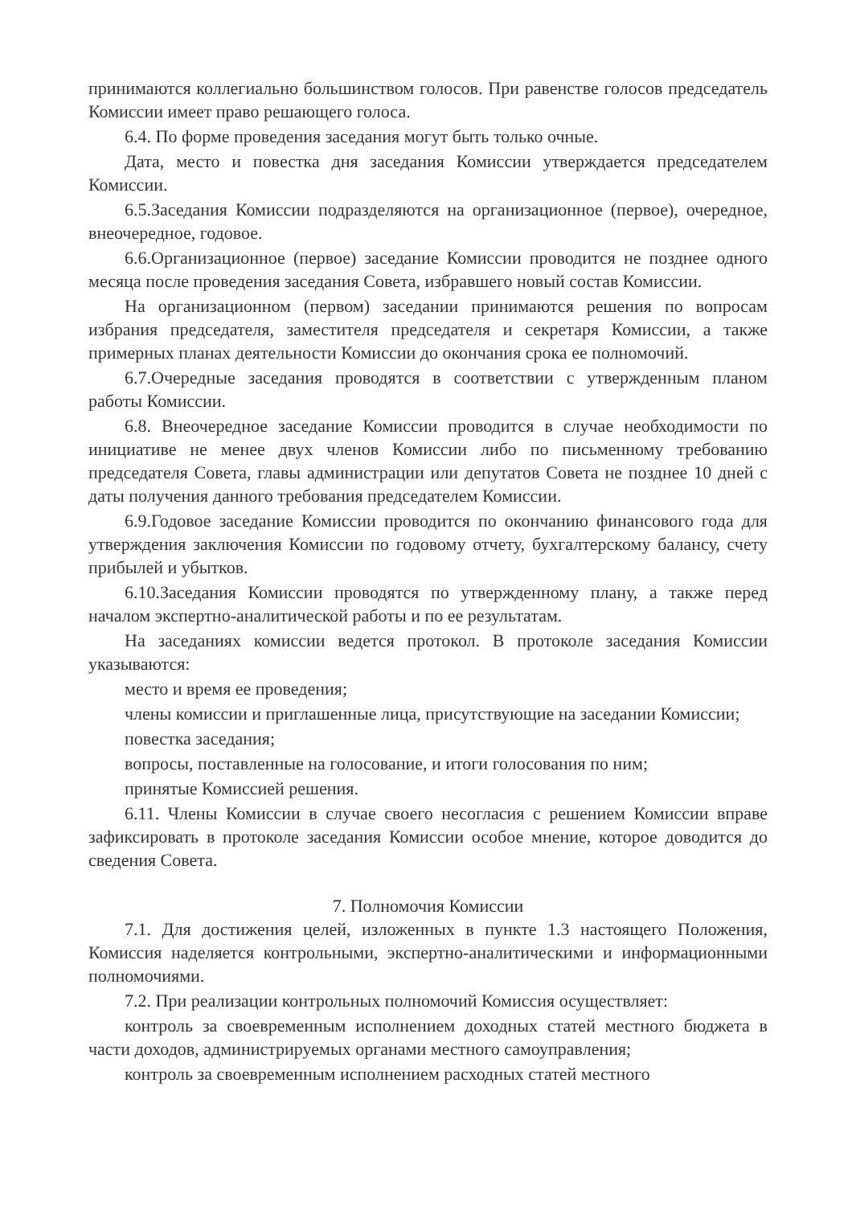принимаются коллегиально большинством голосов. При равенстве голосов председатель Комиссии имеет право решающего голоса.
6.4. По форме проведения заседания могут быть только очные.
Дата, место и повестка дня заседания Комиссии утверждается председателем Комиссии.
6.5.Заседания Комиссии подразделяются на организационное (первое), очередное, внеочередное, годовое.
6.6.Организационное (первое) заседание Комиссии проводится не позднее одного месяца после проведения заседания Совета, избравшего новый состав Комиссии.
На организационном (первом) заседании принимаются решения по вопросам избрания председателя, заместителя председателя и секретаря Комиссии, а также примерных планах деятельности Комиссии до окончания срока ее полномочий.
6.7.Очередные заседания проводятся в соответствии с утвержденным планом работы Комиссии.
6.8. Внеочередное заседание Комиссии проводится в случае необходимости по инициативе не менее двух членов Комиссии либо по письменному требованию председателя Совета, главы администрации или депутатов Совета не позднее 10 дней с даты получения данного требования председателем Комиссии.
6.9.Годовое заседание Комиссии проводится по окончанию финансового года для утверждения заключения Комиссии по годовому отчету, бухгалтерскому балансу, счету прибылей и убытков.
6.10.Заседания Комиссии проводятся по утвержденному плану, а также перед началом экспертно-аналитической работы и по ее результатам.
На заседаниях комиссии ведется протокол. В протоколе заседания Комиссии указываются:
место и время ее проведения;
члены комиссии и приглашенные лица, присутствующие на заседании Комиссии;
повестка заседания;
вопросы, поставленные на голосование, и итоги голосования по ним;
принятые Комиссией решения.
6.11. Члены Комиссии в случае своего несогласия с решением Комиссии вправе зафиксировать в протоколе заседания Комиссии особое мнение, которое доводится до сведения Совета.
7. Полномочия Комиссии
7.1. Для достижения целей, изложенных в пункте 1.3 настоящего Положения, Комиссия наделяется контрольными, экспертно-аналитическими и информационными полномочиями.
7.2. При реализации контрольных полномочий Комиссия осуществляет:
контроль за своевременным исполнением доходных статей местного бюджета в части доходов, администрируемых органами местного самоуправления;
контроль за своевременным исполнением расходных статей местного